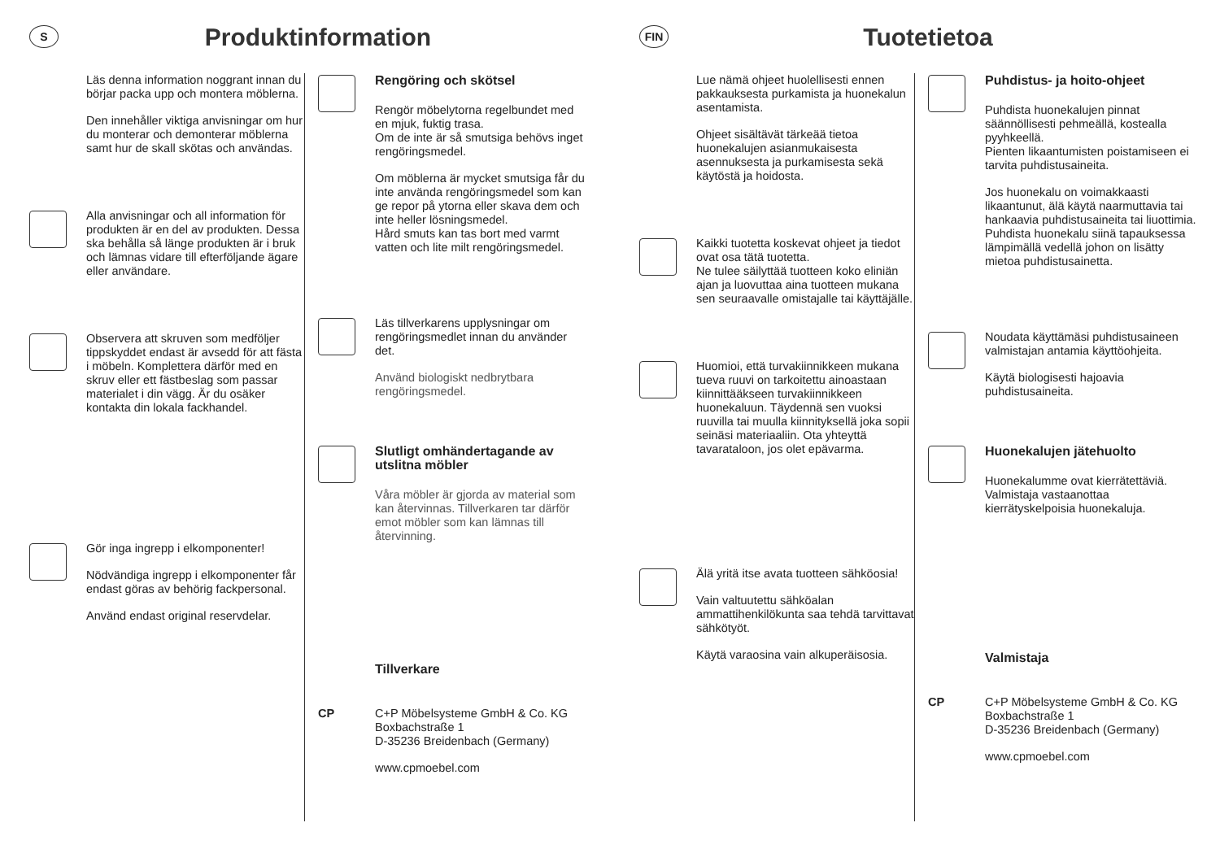S
Produktinformation
Läs denna information noggrant innan du börjar packa upp och montera möblerna.
Den innehåller viktiga anvisningar om hur du monterar och demonterar möblerna samt hur de skall skötas och användas.
Alla anvisningar och all information för produkten är en del av produkten. Dessa ska behålla så länge produkten är i bruk och lämnas vidare till efterföljande ägare eller användare.
Observera att skruven som medföljer tippskyddet endast är avsedd för att fästa i möbeln. Komplettera därför med en skruv eller ett fästbeslag som passar materialet i din vägg. Är du osäker kontakta din lokala fackhandel.
Gör inga ingrepp i elkomponenter!
Nödvändiga ingrepp i elkomponenter får endast göras av behörig fackpersonal.
Använd endast original reservdelar.
Rengöring och skötsel
Rengör möbelytorna regelbundet med en mjuk, fuktig trasa.
Om de inte är så smutsiga behövs inget rengöringsmedel.
Om möblerna är mycket smutsiga får du inte använda rengöringsmedel som kan ge repor på ytorna eller skava dem och inte heller lösningsmedel.
Hård smuts kan tas bort med varmt vatten och lite milt rengöringsmedel.
Läs tillverkarens upplysningar om rengöringsmedlet innan du använder det.
Använd biologiskt nedbrytbara rengöringsmedel.
Slutligt omhändertagande av utslitna möbler
Våra möbler är gjorda av material som kan återvinnas. Tillverkaren tar därför emot möbler som kan lämnas till återvinning.
Tillverkare
CP C+P Möbelsysteme GmbH & Co. KG
Boxbachstraße 1
D-35236 Breidenbach (Germany)
www.cpmoebel.com
FIN
Tuotetietoa
Lue nämä ohjeet huolellisesti ennen pakkauksesta purkamista ja huonekalun asentamista.
Ohjeet sisältävät tärkeää tietoa huonekalujen asianmukaisesta asennuksesta ja purkamisesta sekä käytöstä ja hoidosta.
Kaikki tuotetta koskevat ohjeet ja tiedot ovat osa tätä tuotetta.
Ne tulee säilyttää tuotteen koko eliniän ajan ja luovuttaa aina tuotteen mukana sen seuraavalle omistajalle tai käyttäjälle.
Huomioi, että turvakiinnikkeen mukana tueva ruuvi on tarkoitettu ainoastaan kiinnittääkseen turvakiinnikkeen huonekaluun. Täydennä sen vuoksi ruuvilla tai muulla kiinnityksellä joka sopii seinäsi materiaaliin. Ota yhteyttä tavarataloon, jos olet epävarma.
Älä yritä itse avata tuotteen sähköosia!
Vain valtuutettu sähköalan ammattihenkilökunta saa tehdä tarvittavat sähkötyöt.
Käytä varaosina vain alkuperäisosia.
Puhdistus- ja hoito-ohjeet
Puhdista huonekalujen pinnat säännöllisesti pehmeällä, kostealla pyyhkeellä.
Pienten likaantumisten poistamiseen ei tarvita puhdistusaineita.
Jos huonekalu on voimakkaasti likaantunut, älä käytä naarmuttavia tai hankaavia puhdistusaineita tai liuottimia. Puhdista huonekalu siinä tapauksessa lämpimällä vedellä johon on lisätty mietoa puhdistusainetta.
Noudata käyttämäsi puhdistusaineen valmistajan antamia käyttöohjeita.
Käytä biologisesti hajoavia puhdistusaineita.
Huonekalujen jätehuolto
Huonekalumme ovat kierrätettäviä. Valmistaja vastaanottaa kierrätyskelpoisia huonekaluja.
Valmistaja
CP C+P Möbelsysteme GmbH & Co. KG
Boxbachstraße 1
D-35236 Breidenbach (Germany)
www.cpmoebel.com